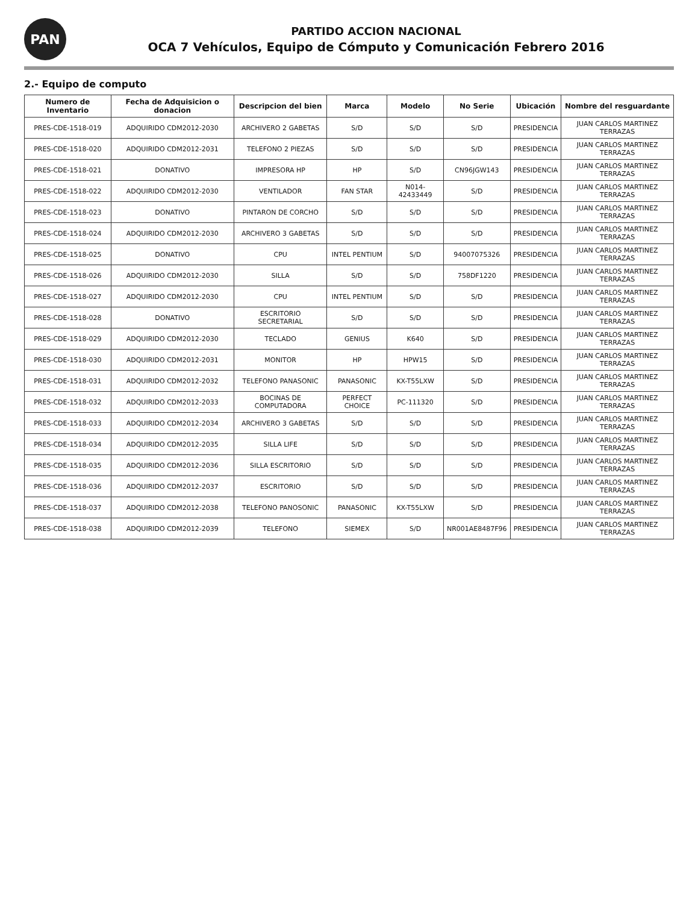PAN
PARTIDO ACCION NACIONAL
OCA 7 Vehículos, Equipo de Cómputo y Comunicación Febrero 2016
2.- Equipo de computo
| Numero de Inventario | Fecha de Adquisicion o donacion | Descripcion del bien | Marca | Modelo | No Serie | Ubicación | Nombre del resguardante |
| --- | --- | --- | --- | --- | --- | --- | --- |
| PRES-CDE-1518-019 | ADQUIRIDO CDM2012-2030 | ARCHIVERO 2 GABETAS | S/D | S/D | S/D | PRESIDENCIA | JUAN CARLOS MARTINEZ TERRAZAS |
| PRES-CDE-1518-020 | ADQUIRIDO CDM2012-2031 | TELEFONO 2 PIEZAS | S/D | S/D | S/D | PRESIDENCIA | JUAN CARLOS MARTINEZ TERRAZAS |
| PRES-CDE-1518-021 | DONATIVO | IMPRESORA HP | HP | S/D | CN96JGW143 | PRESIDENCIA | JUAN CARLOS MARTINEZ TERRAZAS |
| PRES-CDE-1518-022 | ADQUIRIDO CDM2012-2030 | VENTILADOR | FAN STAR | N014-42433449 | S/D | PRESIDENCIA | JUAN CARLOS MARTINEZ TERRAZAS |
| PRES-CDE-1518-023 | DONATIVO | PINTARON DE CORCHO | S/D | S/D | S/D | PRESIDENCIA | JUAN CARLOS MARTINEZ TERRAZAS |
| PRES-CDE-1518-024 | ADQUIRIDO CDM2012-2030 | ARCHIVERO 3 GABETAS | S/D | S/D | S/D | PRESIDENCIA | JUAN CARLOS MARTINEZ TERRAZAS |
| PRES-CDE-1518-025 | DONATIVO | CPU | INTEL PENTIUM | S/D | 94007075326 | PRESIDENCIA | JUAN CARLOS MARTINEZ TERRAZAS |
| PRES-CDE-1518-026 | ADQUIRIDO CDM2012-2030 | SILLA | S/D | S/D | 758DF1220 | PRESIDENCIA | JUAN CARLOS MARTINEZ TERRAZAS |
| PRES-CDE-1518-027 | ADQUIRIDO CDM2012-2030 | CPU | INTEL PENTIUM | S/D | S/D | PRESIDENCIA | JUAN CARLOS MARTINEZ TERRAZAS |
| PRES-CDE-1518-028 | DONATIVO | ESCRITORIO SECRETARIAL | S/D | S/D | S/D | PRESIDENCIA | JUAN CARLOS MARTINEZ TERRAZAS |
| PRES-CDE-1518-029 | ADQUIRIDO CDM2012-2030 | TECLADO | GENIUS | K640 | S/D | PRESIDENCIA | JUAN CARLOS MARTINEZ TERRAZAS |
| PRES-CDE-1518-030 | ADQUIRIDO CDM2012-2031 | MONITOR | HP | HPW15 | S/D | PRESIDENCIA | JUAN CARLOS MARTINEZ TERRAZAS |
| PRES-CDE-1518-031 | ADQUIRIDO CDM2012-2032 | TELEFONO PANASONIC | PANASONIC | KX-T55LXW | S/D | PRESIDENCIA | JUAN CARLOS MARTINEZ TERRAZAS |
| PRES-CDE-1518-032 | ADQUIRIDO CDM2012-2033 | BOCINAS DE COMPUTADORA | PERFECT CHOICE | PC-111320 | S/D | PRESIDENCIA | JUAN CARLOS MARTINEZ TERRAZAS |
| PRES-CDE-1518-033 | ADQUIRIDO CDM2012-2034 | ARCHIVERO 3 GABETAS | S/D | S/D | S/D | PRESIDENCIA | JUAN CARLOS MARTINEZ TERRAZAS |
| PRES-CDE-1518-034 | ADQUIRIDO CDM2012-2035 | SILLA LIFE | S/D | S/D | S/D | PRESIDENCIA | JUAN CARLOS MARTINEZ TERRAZAS |
| PRES-CDE-1518-035 | ADQUIRIDO CDM2012-2036 | SILLA ESCRITORIO | S/D | S/D | S/D | PRESIDENCIA | JUAN CARLOS MARTINEZ TERRAZAS |
| PRES-CDE-1518-036 | ADQUIRIDO CDM2012-2037 | ESCRITORIO | S/D | S/D | S/D | PRESIDENCIA | JUAN CARLOS MARTINEZ TERRAZAS |
| PRES-CDE-1518-037 | ADQUIRIDO CDM2012-2038 | TELEFONO PANOSONIC | PANASONIC | KX-T55LXW | S/D | PRESIDENCIA | JUAN CARLOS MARTINEZ TERRAZAS |
| PRES-CDE-1518-038 | ADQUIRIDO CDM2012-2039 | TELEFONO | SIEMEX | S/D | NR001AE8487F96 | PRESIDENCIA | JUAN CARLOS MARTINEZ TERRAZAS |